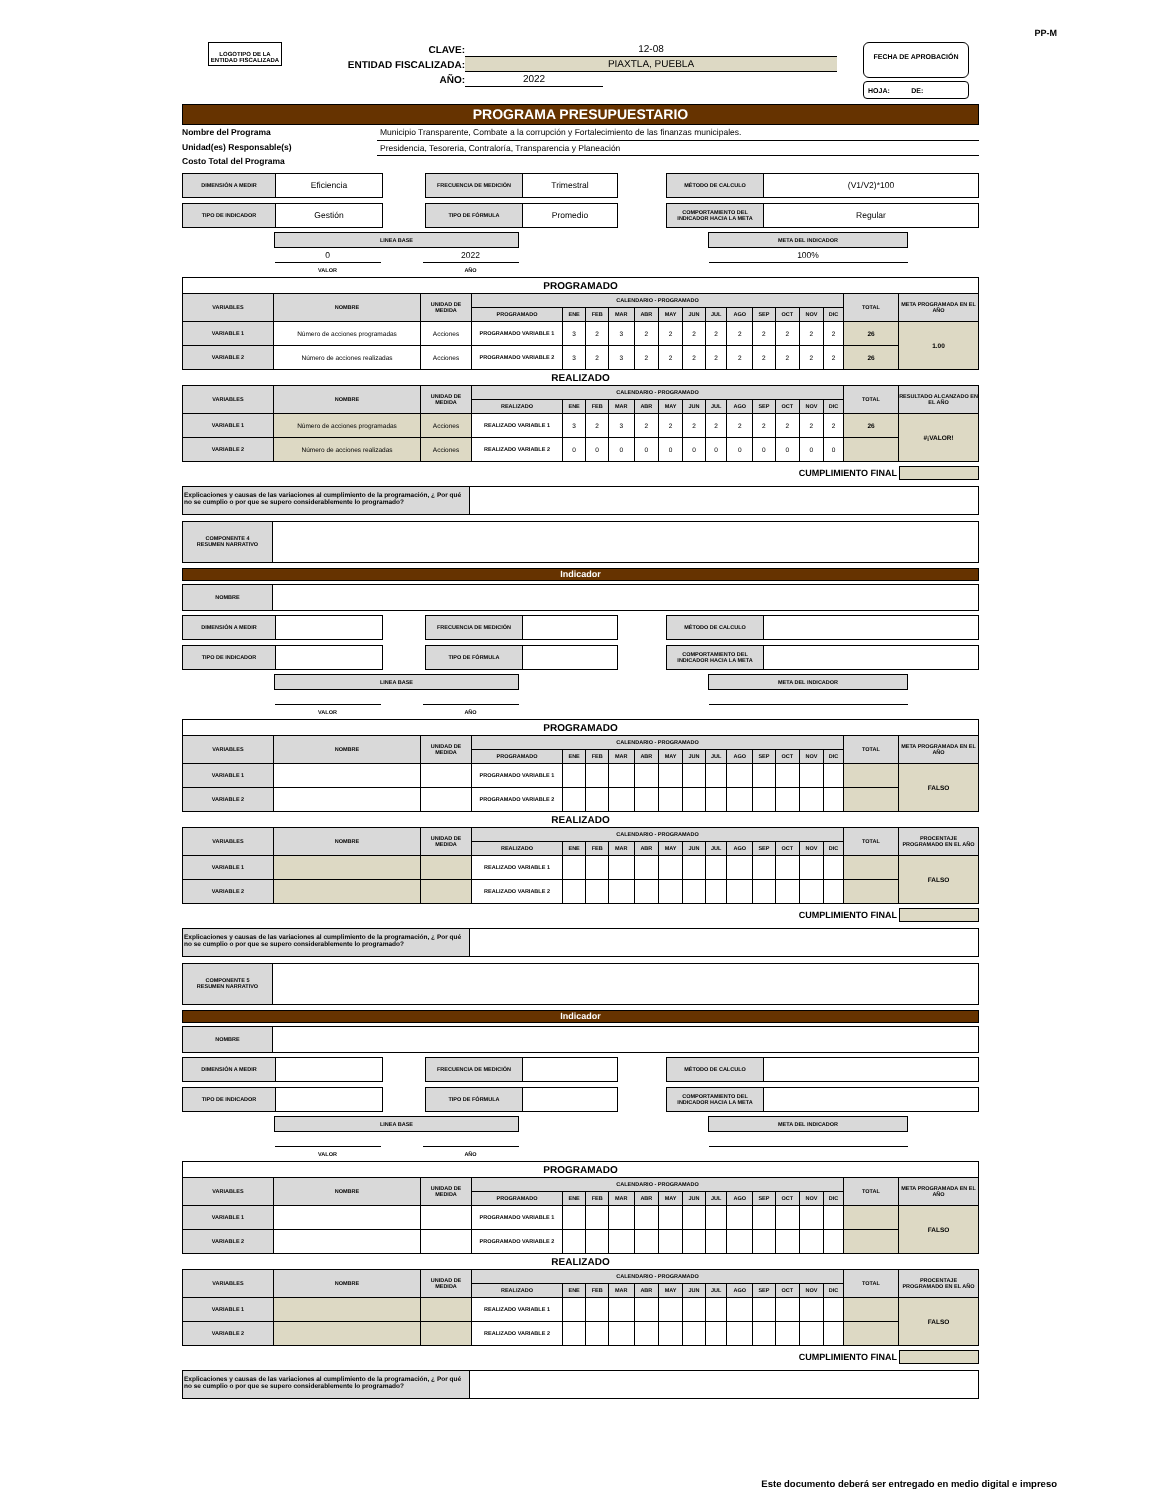PP-M
LOGOTIPO DE LA ENTIDAD FISCALIZADA
CLAVE:
ENTIDAD FISCALIZADA:
AÑO:
12-08
PIAXTLA, PUEBLA
2022
FECHA DE APROBACIÓN
HOJA: DE:
PROGRAMA PRESUPUESTARIO
Nombre del Programa
Unidad(es) Responsable(s)
Costo Total del Programa
Municipio Transparente, Combate a la corrupción y Fortalecimiento de las finanzas municipales.
Presidencia, Tesoreria, Contraloría, Transparencia y Planeación
| DIMENSIÓN A MEDIR | Eficiencia | | FRECUENCIA DE MEDICIÓN | Trimestral | | MÉTODO DE CALCULO | (V1/V2)*100 |
| TIPO DE INDICADOR | Gestión | | TIPO DE FÓRMULA | Promedio | | COMPORTAMIENTO DEL INDICADOR HACIA LA META | Regular |
| | LINEA BASE | | | | META DEL INDICADOR | |
| | 0 | | 2022 | | 100% | |
| | VALOR | | AÑO | | | |
PROGRAMADO
| VARIABLES | NOMBRE | UNIDAD DE MEDIDA | CALENDARIO - PROGRAMADO | | | | | | | | | | | | | TOTAL | META PROGRAMADA EN EL AÑO |
| | | | PROGRAMADO | ENE | FEB | MAR | ABR | MAY | JUN | JUL | AGO | SEP | OCT | NOV | DIC | | |
| VARIABLE 1 | Número de acciones programadas | Acciones | PROGRAMADO VARIABLE 1 | 3 | 2 | 3 | 2 | 2 | 2 | 2 | 2 | 2 | 2 | 2 | 2 | 26 | 1.00 |
| VARIABLE 2 | Número de acciones realizadas | Acciones | PROGRAMADO VARIABLE 2 | 3 | 2 | 3 | 2 | 2 | 2 | 2 | 2 | 2 | 2 | 2 | 2 | 26 | |
REALIZADO
| VARIABLES | NOMBRE | UNIDAD DE MEDIDA | CALENDARIO - PROGRAMADO | | | | | | | | | | | | | TOTAL | RESULTADO ALCANZADO EN EL AÑO |
| | | | REALIZADO | ENE | FEB | MAR | ABR | MAY | JUN | JUL | AGO | SEP | OCT | NOV | DIC | | |
| VARIABLE 1 | Número de acciones programadas | Acciones | REALIZADO VARIABLE 1 | 3 | 2 | 3 | 2 | 2 | 2 | 2 | 2 | 2 | 2 | 2 | 2 | 26 | #¡VALOR! |
| VARIABLE 2 | Número de acciones realizadas | Acciones | REALIZADO VARIABLE 2 | 0 | 0 | 0 | 0 | 0 | 0 | 0 | 0 | 0 | 0 | 0 | 0 | | |
CUMPLIMIENTO FINAL
Explicaciones y causas de las variaciones al cumplimiento de la programación, ¿ Por qué no se cumplio o por que se supero considerablemente lo programado?
COMPONENTE 4
RESUMEN NARRATIVO
Indicador
NOMBRE
| DIMENSIÓN A MEDIR | | | FRECUENCIA DE MEDICIÓN | | | MÉTODO DE CALCULO | |
| TIPO DE INDICADOR | | | TIPO DE FÓRMULA | | | COMPORTAMIENTO DEL INDICADOR HACIA LA META | |
| | LINEA BASE | | | | META DEL INDICADOR | |
| | VALOR | | AÑO | | | |
PROGRAMADO
| VARIABLES | NOMBRE | UNIDAD DE MEDIDA | CALENDARIO - PROGRAMADO | | | | | | | | | | | | | TOTAL | META PROGRAMADA EN EL AÑO |
| | | | PROGRAMADO | ENE | FEB | MAR | ABR | MAY | JUN | JUL | AGO | SEP | OCT | NOV | DIC | | |
| VARIABLE 1 | | | PROGRAMADO VARIABLE 1 | | | | | | | | | | | | | | FALSO |
| VARIABLE 2 | | | PROGRAMADO VARIABLE 2 | | | | | | | | | | | | | | |
REALIZADO
| VARIABLES | NOMBRE | UNIDAD DE MEDIDA | CALENDARIO - PROGRAMADO | | | | | | | | | | | | | TOTAL | PROCENTAJE PROGRAMADO EN EL AÑO |
| | | | REALIZADO | ENE | FEB | MAR | ABR | MAY | JUN | JUL | AGO | SEP | OCT | NOV | DIC | | |
| VARIABLE 1 | | | REALIZADO VARIABLE 1 | | | | | | | | | | | | | | FALSO |
| VARIABLE 2 | | | REALIZADO VARIABLE 2 | | | | | | | | | | | | | | |
CUMPLIMIENTO FINAL
Explicaciones y causas de las variaciones al cumplimiento de la programación, ¿ Por qué no se cumplio o por que se supero considerablemente lo programado?
COMPONENTE 5
RESUMEN NARRATIVO
Indicador
NOMBRE
| DIMENSIÓN A MEDIR | | | FRECUENCIA DE MEDICIÓN | | | MÉTODO DE CALCULO | |
| TIPO DE INDICADOR | | | TIPO DE FÓRMULA | | | COMPORTAMIENTO DEL INDICADOR HACIA LA META | |
| | LINEA BASE | | | | META DEL INDICADOR | |
| | VALOR | | AÑO | | | |
PROGRAMADO
| VARIABLES | NOMBRE | UNIDAD DE MEDIDA | CALENDARIO - PROGRAMADO | | | | | | | | | | | | | TOTAL | META PROGRAMADA EN EL AÑO |
| | | | PROGRAMADO | ENE | FEB | MAR | ABR | MAY | JUN | JUL | AGO | SEP | OCT | NOV | DIC | | |
| VARIABLE 1 | | | PROGRAMADO VARIABLE 1 | | | | | | | | | | | | | | FALSO |
| VARIABLE 2 | | | PROGRAMADO VARIABLE 2 | | | | | | | | | | | | | | |
REALIZADO
| VARIABLES | NOMBRE | UNIDAD DE MEDIDA | CALENDARIO - PROGRAMADO | | | | | | | | | | | | | TOTAL | PROCENTAJE PROGRAMADO EN EL AÑO |
| | | | REALIZADO | ENE | FEB | MAR | ABR | MAY | JUN | JUL | AGO | SEP | OCT | NOV | DIC | | |
| VARIABLE 1 | | | REALIZADO VARIABLE 1 | | | | | | | | | | | | | | FALSO |
| VARIABLE 2 | | | REALIZADO VARIABLE 2 | | | | | | | | | | | | | | |
CUMPLIMIENTO FINAL
Explicaciones y causas de las variaciones al cumplimiento de la programación, ¿ Por qué no se cumplio o por que se supero considerablemente lo programado?
Este documento deberá ser entregado en medio digital e impreso